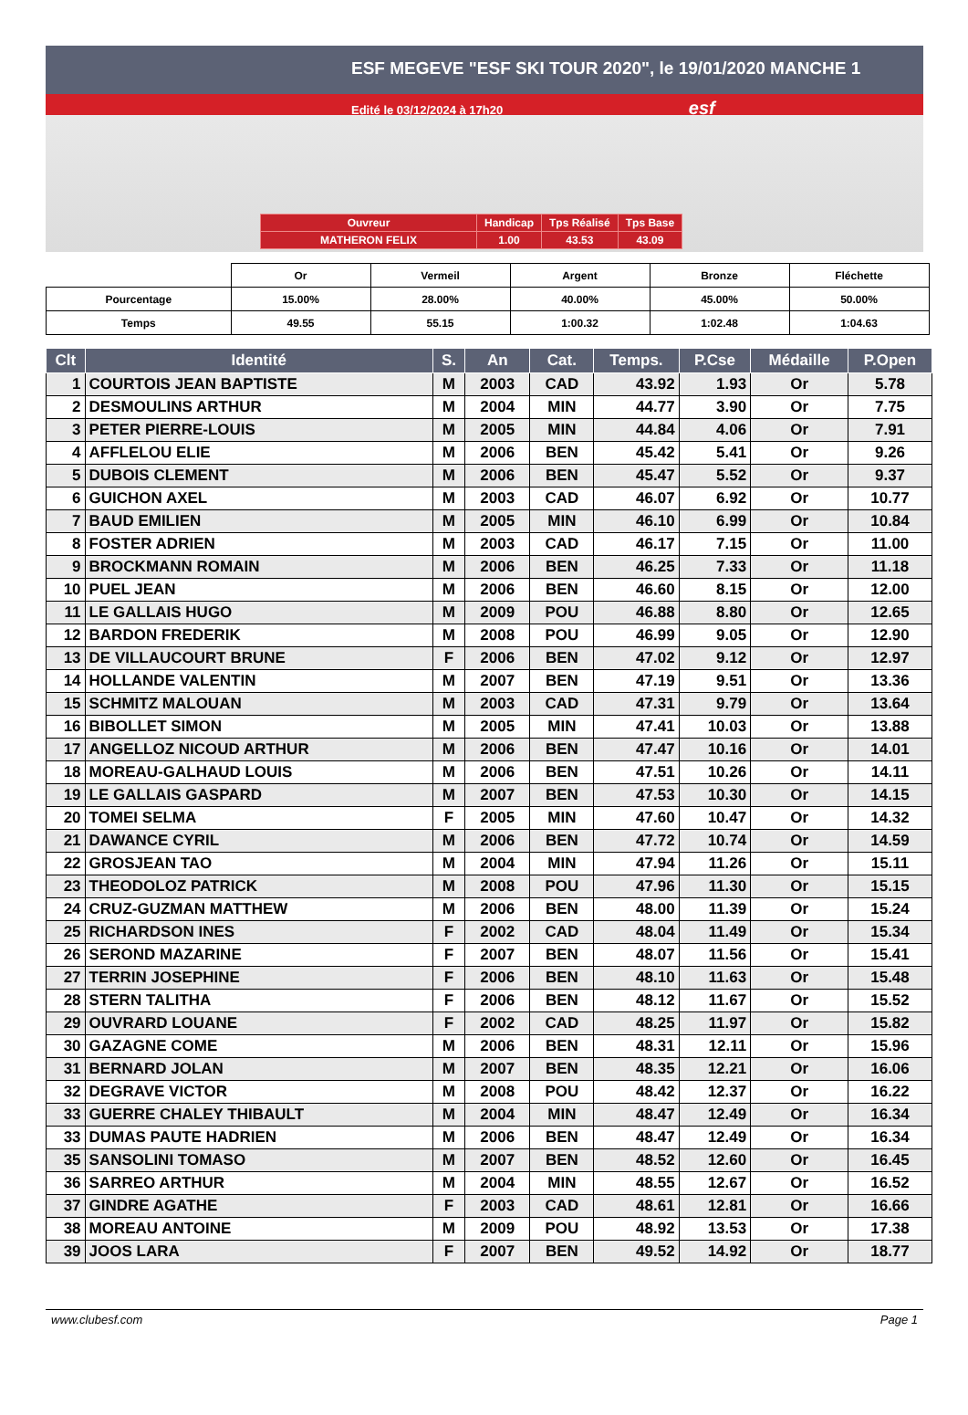ESF MEGEVE "ESF SKI TOUR 2020", le 19/01/2020 MANCHE 1
Edité le 03/12/2024 à 17h20 esf
| Ouvreur | Handicap | Tps Réalisé | Tps Base |
| MATHERON FELIX | 1.00 | 43.53 | 43.09 |
| | Or | Vermeil | Argent | Bronze | Fléchette |
| Pourcentage | 15.00% | 28.00% | 40.00% | 45.00% | 50.00% |
| Temps | 49.55 | 55.15 | 1:00.32 | 1:02.48 | 1:04.63 |
| Clt | Identité | S. | An | Cat. | Temps. | P.Cse | Médaille | P.Open |
| --- | --- | --- | --- | --- | --- | --- | --- | --- |
| 1 | COURTOIS JEAN BAPTISTE | M | 2003 | CAD | 43.92 | 1.93 | Or | 5.78 |
| 2 | DESMOULINS ARTHUR | M | 2004 | MIN | 44.77 | 3.90 | Or | 7.75 |
| 3 | PETER PIERRE-LOUIS | M | 2005 | MIN | 44.84 | 4.06 | Or | 7.91 |
| 4 | AFFLELOU ELIE | M | 2006 | BEN | 45.42 | 5.41 | Or | 9.26 |
| 5 | DUBOIS CLEMENT | M | 2006 | BEN | 45.47 | 5.52 | Or | 9.37 |
| 6 | GUICHON AXEL | M | 2003 | CAD | 46.07 | 6.92 | Or | 10.77 |
| 7 | BAUD EMILIEN | M | 2005 | MIN | 46.10 | 6.99 | Or | 10.84 |
| 8 | FOSTER ADRIEN | M | 2003 | CAD | 46.17 | 7.15 | Or | 11.00 |
| 9 | BROCKMANN ROMAIN | M | 2006 | BEN | 46.25 | 7.33 | Or | 11.18 |
| 10 | PUEL JEAN | M | 2006 | BEN | 46.60 | 8.15 | Or | 12.00 |
| 11 | LE GALLAIS HUGO | M | 2009 | POU | 46.88 | 8.80 | Or | 12.65 |
| 12 | BARDON FREDERIK | M | 2008 | POU | 46.99 | 9.05 | Or | 12.90 |
| 13 | DE VILLAUCOURT BRUNE | F | 2006 | BEN | 47.02 | 9.12 | Or | 12.97 |
| 14 | HOLLANDE VALENTIN | M | 2007 | BEN | 47.19 | 9.51 | Or | 13.36 |
| 15 | SCHMITZ MALOUAN | M | 2003 | CAD | 47.31 | 9.79 | Or | 13.64 |
| 16 | BIBOLLET SIMON | M | 2005 | MIN | 47.41 | 10.03 | Or | 13.88 |
| 17 | ANGELLOZ NICOUD ARTHUR | M | 2006 | BEN | 47.47 | 10.16 | Or | 14.01 |
| 18 | MOREAU-GALHAUD LOUIS | M | 2006 | BEN | 47.51 | 10.26 | Or | 14.11 |
| 19 | LE GALLAIS GASPARD | M | 2007 | BEN | 47.53 | 10.30 | Or | 14.15 |
| 20 | TOMEI SELMA | F | 2005 | MIN | 47.60 | 10.47 | Or | 14.32 |
| 21 | DAWANCE CYRIL | M | 2006 | BEN | 47.72 | 10.74 | Or | 14.59 |
| 22 | GROSJEAN TAO | M | 2004 | MIN | 47.94 | 11.26 | Or | 15.11 |
| 23 | THEODOLOZ PATRICK | M | 2008 | POU | 47.96 | 11.30 | Or | 15.15 |
| 24 | CRUZ-GUZMAN MATTHEW | M | 2006 | BEN | 48.00 | 11.39 | Or | 15.24 |
| 25 | RICHARDSON INES | F | 2002 | CAD | 48.04 | 11.49 | Or | 15.34 |
| 26 | SEROND MAZARINE | F | 2007 | BEN | 48.07 | 11.56 | Or | 15.41 |
| 27 | TERRIN JOSEPHINE | F | 2006 | BEN | 48.10 | 11.63 | Or | 15.48 |
| 28 | STERN TALITHA | F | 2006 | BEN | 48.12 | 11.67 | Or | 15.52 |
| 29 | OUVRARD LOUANE | F | 2002 | CAD | 48.25 | 11.97 | Or | 15.82 |
| 30 | GAZAGNE COME | M | 2006 | BEN | 48.31 | 12.11 | Or | 15.96 |
| 31 | BERNARD JOLAN | M | 2007 | BEN | 48.35 | 12.21 | Or | 16.06 |
| 32 | DEGRAVE VICTOR | M | 2008 | POU | 48.42 | 12.37 | Or | 16.22 |
| 33 | GUERRE CHALEY THIBAULT | M | 2004 | MIN | 48.47 | 12.49 | Or | 16.34 |
| 33 | DUMAS PAUTE HADRIEN | M | 2006 | BEN | 48.47 | 12.49 | Or | 16.34 |
| 35 | SANSOLINI TOMASO | M | 2007 | BEN | 48.52 | 12.60 | Or | 16.45 |
| 36 | SARREO ARTHUR | M | 2004 | MIN | 48.55 | 12.67 | Or | 16.52 |
| 37 | GINDRE AGATHE | F | 2003 | CAD | 48.61 | 12.81 | Or | 16.66 |
| 38 | MOREAU ANTOINE | M | 2009 | POU | 48.92 | 13.53 | Or | 17.38 |
| 39 | JOOS LARA | F | 2007 | BEN | 49.52 | 14.92 | Or | 18.77 |
www.clubesf.com Page 1